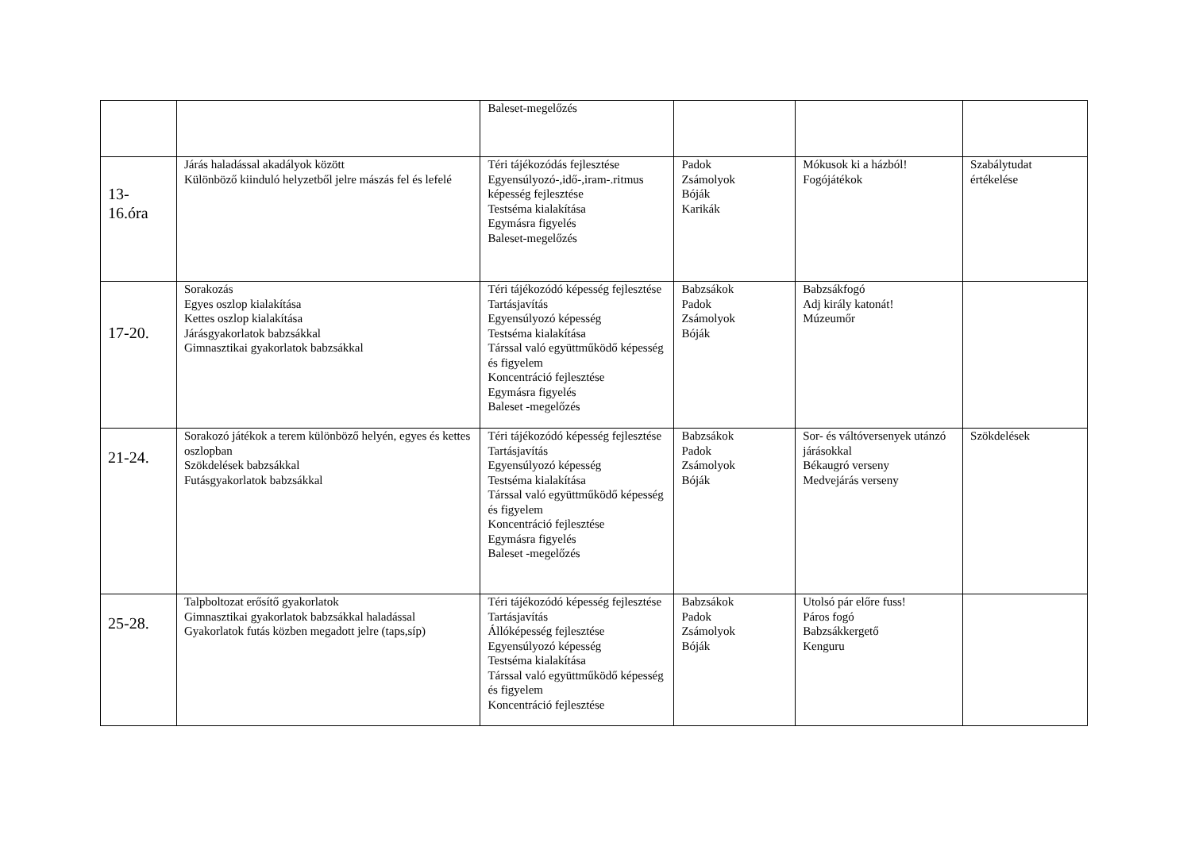| | | Baleset-megelőzés | | | |
| 13- 16.óra | Járás haladással akadályok között Különböző kiinduló helyzetből jelre mászás fel és lefelé | Téri tájékozódás fejlesztése Egyensúlyozó-,idő-,iram-.ritmus képesség fejlesztése Testséma kialakítása Egymásra figyelés Baleset-megelőzés | Padok Zsámolyok Bóják Karikák | Mókusok ki a házból! Fogójátékok | Szabálytudat értékelése |
| 17-20. | Sorakozás Egyes oszlop kialakítása Kettes oszlop kialakítása Járásgyakorlatok babzsákkal Gimnasztikai gyakorlatok babzsákkal | Téri tájékozódó képesség fejlesztése Tartásjavítás Egyensúlyozó képesség Testséma kialakítása Társsal való együttműködő képesség és figyelem Koncentráció fejlesztése Egymásra figyelés Baleset -megelőzés | Babzsákok Padok Zsámolyok Bóják | Babzsákfogó Adj király katonát! Múzeumőr | |
| 21-24. | Sorakozó játékok a terem különböző helyén, egyes és kettes oszlopban Szökdelések babzsákkal Futásgyakorlatok babzsákkal | Téri tájékozódó képesség fejlesztése Tartásjavítás Egyensúlyozó képesség Testséma kialakítása Társsal való együttműködő képesség és figyelem Koncentráció fejlesztése Egymásra figyelés Baleset -megelőzés | Babzsákok Padok Zsámolyok Bóják | Sor- és váltóversenyek utánzó járásokkal Békaugró verseny Medvejárás verseny | Szökdelések |
| 25-28. | Talpboltozat erősítő gyakorlatok Gimnasztikai gyakorlatok babzsákkal haladással Gyakorlatok futás közben megadott jelre (taps,síp) | Téri tájékozódó képesség fejlesztése Tartásjavítás Állóképesség fejlesztése Egyensúlyozó képesség Testséma kialakítása Társsal való együttműködő képesség és figyelem Koncentráció fejlesztése | Babzsákok Padok Zsámolyok Bóják | Utolsó pár előre fuss! Páros fogó Babzsákkergető Kenguru | |